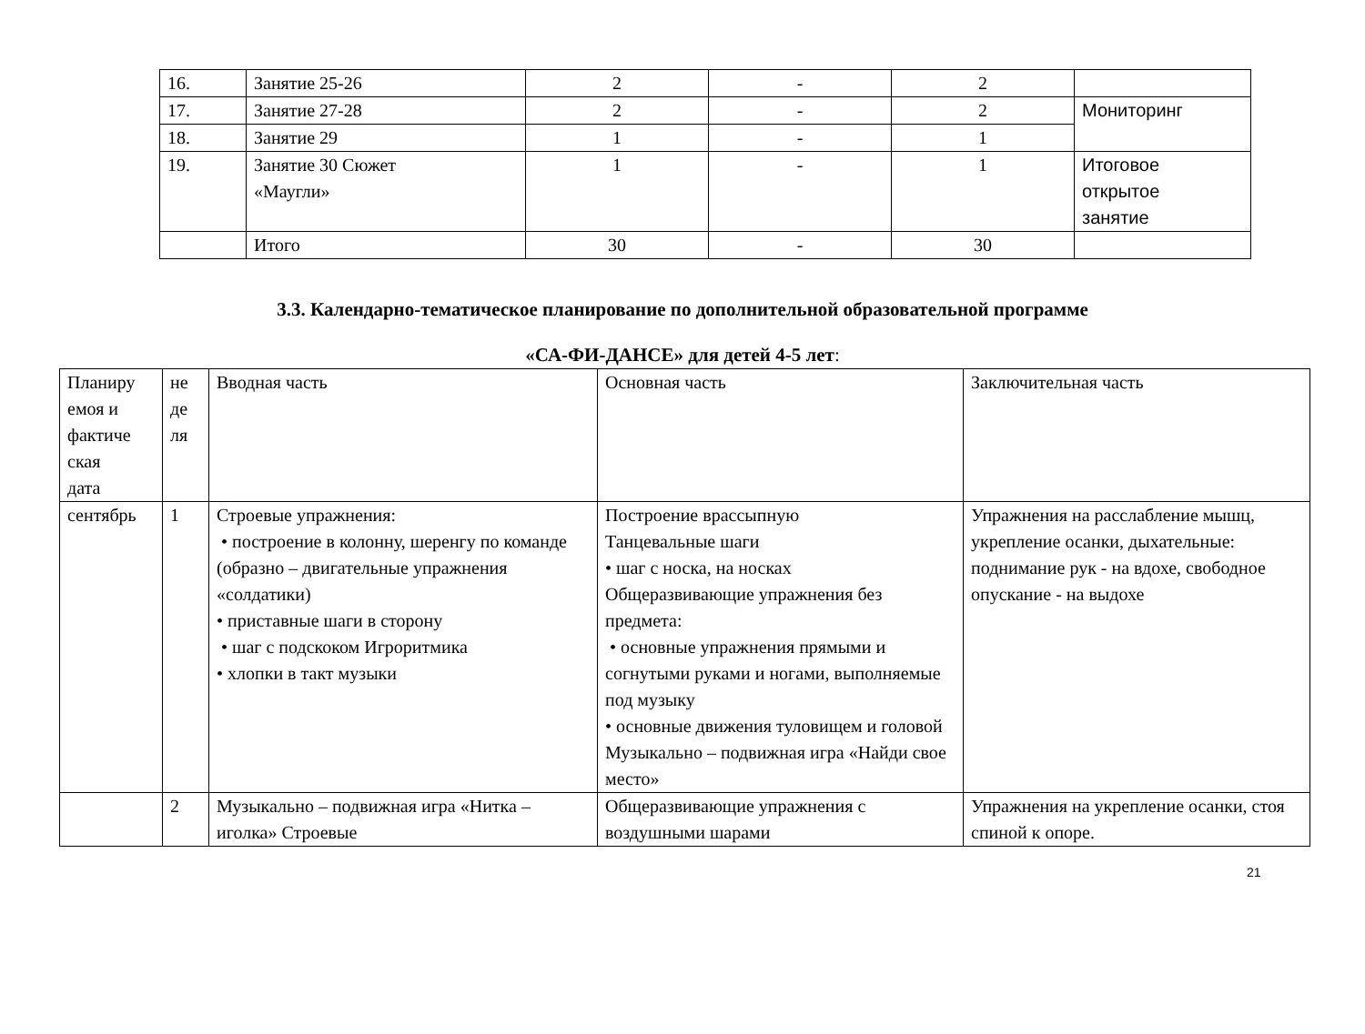| 16. | Занятие 25-26 | 2 | - | 2 | |
| 17. | Занятие 27-28 | 2 | - | 2 | Мониторинг |
| 18. | Занятие 29 | 1 | - | 1 | |
| 19. | Занятие 30 Сюжет «Маугли» | 1 | - | 1 | Итоговое открытое занятие |
| | Итого | 30 | - | 30 | |
3.3. Календарно-тематическое планирование по дополнительной образовательной программе
«СА-ФИ-ДАНСЕ» для детей 4-5 лет:
| Планиру емоя и фактиче ская дата | не де ля | Вводная часть | Основная часть | Заключительная часть |
| сентябрь | 1 | Строевые упражнения: • построение в колонну, шеренгу по команде (образно – двигательные упражнения «солдатики) • приставные шаги в сторону • шаг с подскоком Игроритмика • хлопки в такт музыки | Построение врассыпную Танцевальные шаги • шаг с носка, на носках Общеразвивающие упражнения без предмета: • основные упражнения прямыми и согнутыми руками и ногами, выполняемые под музыку • основные движения туловищем и головой Музыкально – подвижная игра «Найди свое место» | Упражнения на расслабление мышц, укрепление осанки, дыхательные: поднимание рук - на вдохе, свободное опускание - на выдохе |
| | 2 | Музыкально – подвижная игра «Нитка – иголка» Строевые | Общеразвивающие упражнения с воздушными шарами | Упражнения на укрепление осанки, стоя спиной к опоре. |
21